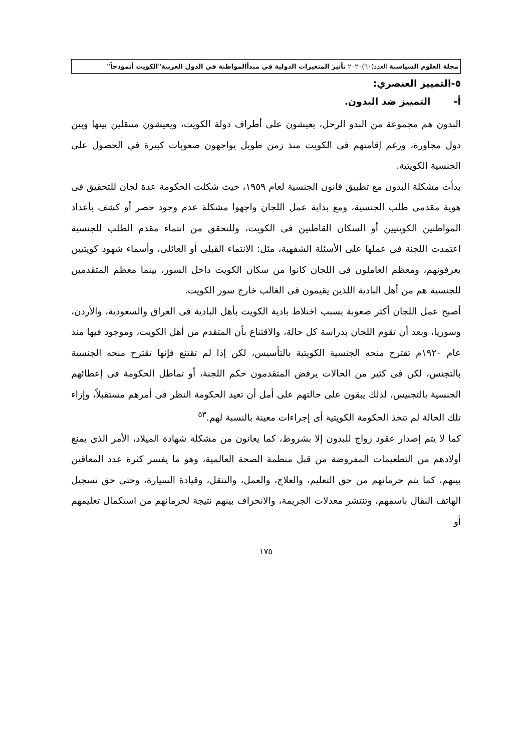مجلة العلوم السياسية العدد(٦٠)٢٠٢٠ تأثير المتغيرات الدولية في مبدأالمواطنة في الدول العربية"الكويت أنموذجاً"
٥-التمييز العنصري:
أ- التمييز ضد البدون.
البدون هم مجموعة من البدو الرحل، يعيشون على أطراف دولة الكويت، ويعيشون متنقلين بينها وبين دول مجاورة، ورغم إقامتهم فى الكويت منذ زمن طويل يواجهون صعوبات كبيرة في الحصول على الجنسية الكويتية.
بدأت مشكلة البدون مع تطبيق قانون الجنسية لعام ١٩٥٩، حيث شكلت الحكومة عدة لجان للتحقيق فى هوية مقدمى طلب الجنسية، ومع بداية عمل اللجان واجهوا مشكلة عدم وجود حصر أو كشف بأعداد المواطنين الكويتيين أو السكان القاطنين فى الكويت، وللتحقق من انتماء مقدم الطلب للجنسية اعتمدت اللجنة فى عملها على الأسئلة الشفهية، مثل: الانتماء القبلى أو العائلى، وأسماء شهود كويتيين يعرفونهم، ومعظم العاملون فى اللجان كانوا من سكان الكويت داخل السور، بينما معظم المتقدمين للجنسية هم من أهل البادية اللذين يقيمون فى الغالب خارج سور الكويت.
أصبح عمل اللجان أكثر صعوبة بسبب اختلاط بادية الكويت بأهل البادية فى العراق والسعودية، والأردن، وسوريا، وبعد أن تقوم اللجان بدراسة كل حالة، والاقتناع بأن المتقدم من أهل الكويت، وموجود فيها منذ عام ١٩٢٠م تقترح منحه الجنسية الكويتية بالتأسيس، لكن إذا لم تقتنع فإنها تقترح منحه الجنسية بالتجنس، لكن فى كثير من الحالات يرفض المتقدمون حكم اللجنة، أو تماطل الحكومة فى إعطائهم الجنسية بالتجنيس، لذلك يبقون على حالتهم على أمل أن تعيد الحكومة النظر فى أمرهم مستقبلاً، وإزاء تلك الحالة لم تتخذ الحكومة الكويتية أى إجراءات معينة بالنسبة لهم.<sup>٥٣</sup>
كما لا يتم إصدار عقود زواج للبدون إلا بشروط، كما يعانون من مشكلة شهادة الميلاد، الأمر الذي يمنع أولادهم من التطعيمات المفروضة من قبل منظمة الصحة العالمية، وهو ما يفسر كثرة عدد المعاقين بينهم، كما يتم حرمانهم من حق التعليم، والعلاج، والعمل، والتنقل، وقيادة السيارة، وحتى حق تسجيل الهاتف النقال باسمهم، وتنتشر معدلات الجريمة، والانحراف بينهم نتيجة لحرمانهم من استكمال تعليمهم أو
١٧٥